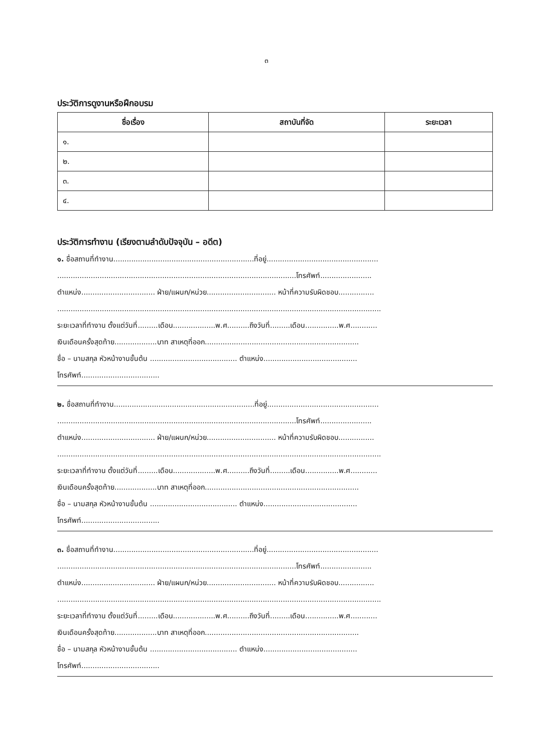๓
ประวัติการดูงานหรือฝึกอบรม
| ชื่อเรื่อง | สถาบันที่จัด | ระยะเวลา |
| --- | --- | --- |
| ๑. | | |
| ๒. | | |
| ๓. | | |
| ๔. | | |
ประวัติการทำงาน (เรียงตามลำดับปัจจุบัน – อดีต)
๑. ชื่อสถานที่ทำงาน...............................................................ที่อยู่..................................................
...........................................................................................................โทรศัพท์.......................
ตำแหน่ง................................. ฝ่าย/แผนก/หน่วย............................... หน้าที่ความรับผิดชอบ................
.................................................................................................................................................
ระยะเวลาที่ทำงาน ตั้งแต่วันที่.........เดือน...................พ.ศ..........ถึงวันที่.........เดือน...............พ.ศ............
เงินเดือนครั้งสุดท้าย...................บาท สาเหตุที่ออก.....................................................................
ชื่อ – นามสกุล หัวหน้างานขั้นต้น ....................................... ตำแหน่ง..........................................
โทรศัพท์...................................
๒. ชื่อสถานที่ทำงาน...............................................................ที่อยู่..................................................
...........................................................................................................โทรศัพท์.......................
ตำแหน่ง................................. ฝ่าย/แผนก/หน่วย............................... หน้าที่ความรับผิดชอบ................
.................................................................................................................................................
ระยะเวลาที่ทำงาน ตั้งแต่วันที่.........เดือน...................พ.ศ..........ถึงวันที่.........เดือน...............พ.ศ............
เงินเดือนครั้งสุดท้าย...................บาท สาเหตุที่ออก.....................................................................
ชื่อ – นามสกุล หัวหน้างานขั้นต้น ....................................... ตำแหน่ง..........................................
โทรศัพท์...................................
๓. ชื่อสถานที่ทำงาน...............................................................ที่อยู่..................................................
...........................................................................................................โทรศัพท์.......................
ตำแหน่ง................................. ฝ่าย/แผนก/หน่วย............................... หน้าที่ความรับผิดชอบ................
.................................................................................................................................................
ระยะเวลาที่ทำงาน ตั้งแต่วันที่.........เดือน...................พ.ศ..........ถึงวันที่.........เดือน...............พ.ศ............
เงินเดือนครั้งสุดท้าย...................บาท สาเหตุที่ออก.....................................................................
ชื่อ – นามสกุล หัวหน้างานขั้นต้น ....................................... ตำแหน่ง..........................................
โทรศัพท์...................................